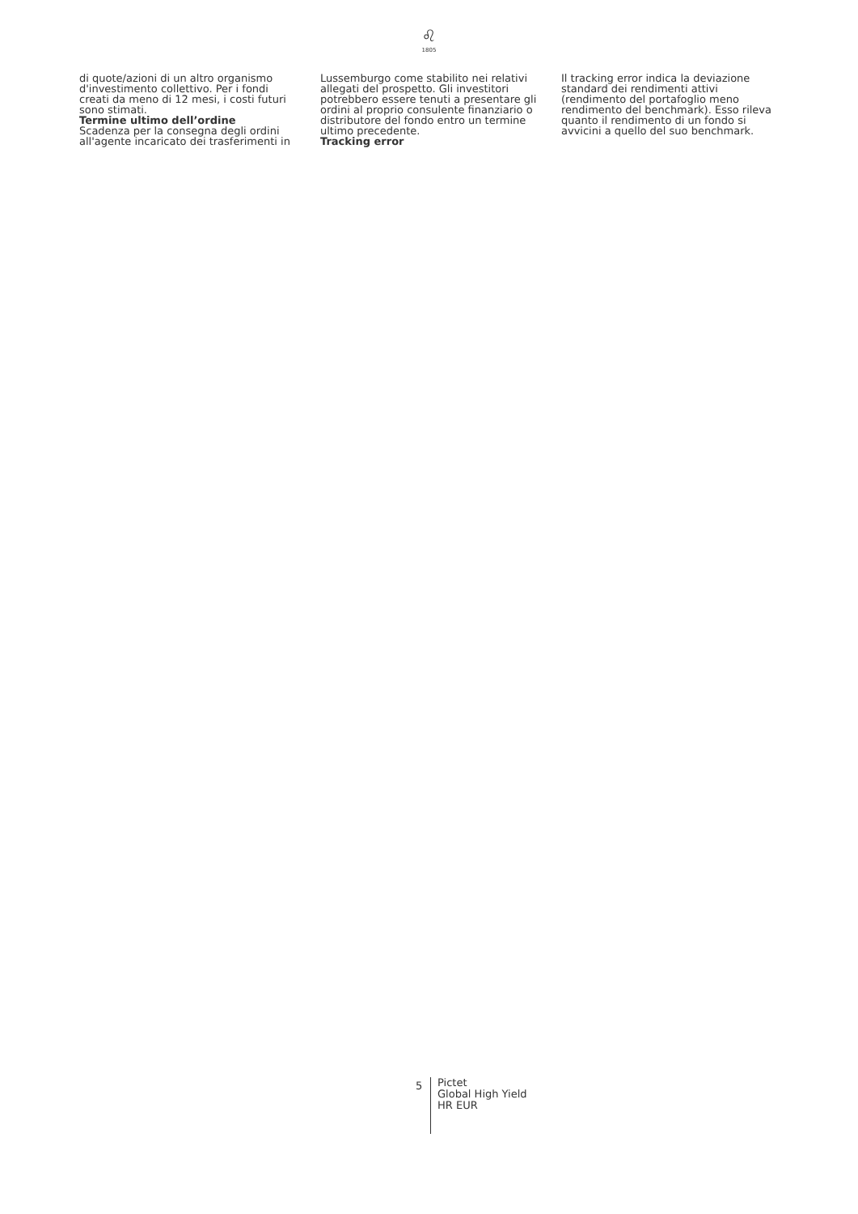♌
1805
di quote/azioni di un altro organismo d'investimento collettivo. Per i fondi creati da meno di 12 mesi, i costi futuri sono stimati.
Termine ultimo dell’ordine
Scadenza per la consegna degli ordini all'agente incaricato dei trasferimenti in
Lussemburgo come stabilito nei relativi allegati del prospetto. Gli investitori potrebbero essere tenuti a presentare gli ordini al proprio consulente finanziario o distributore del fondo entro un termine ultimo precedente.
Tracking error
Il tracking error indica la deviazione standard dei rendimenti attivi (rendimento del portafoglio meno rendimento del benchmark). Esso rileva quanto il rendimento di un fondo si avvicini a quello del suo benchmark.
5
Pictet
Global High Yield
HR EUR